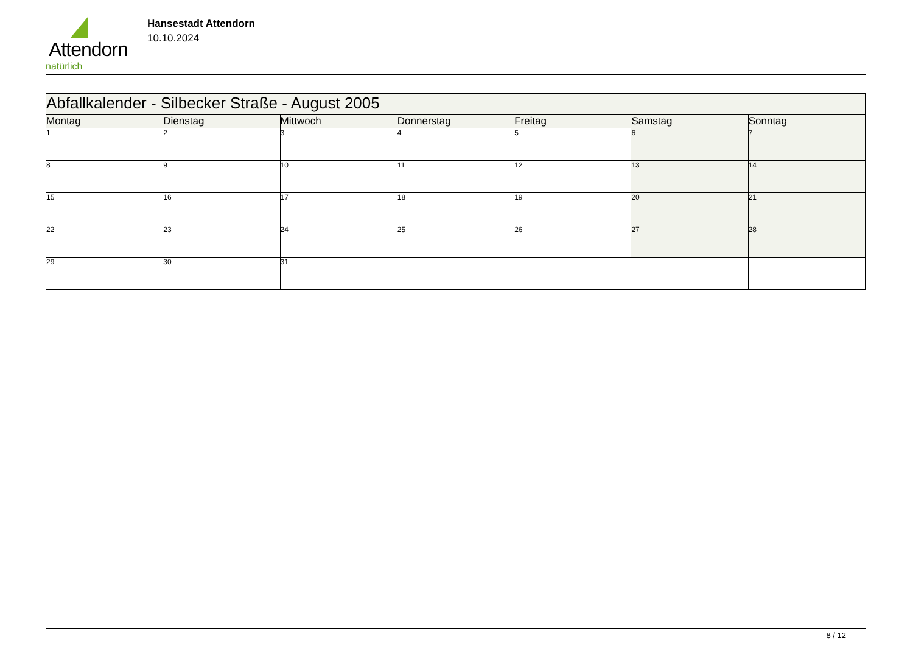Attendorn
natürlich
Hansestadt Attendorn
10.10.2024
| Abfallkalender - Silbecker Straße - August 2005 | | | | | | |
| --- | --- | --- | --- | --- | --- | --- |
| Montag | Dienstag | Mittwoch | Donnerstag | Freitag | Samstag | Sonntag |
| 1 | 2 | 3 | 4 | 5 | 6 | 7 |
| 8 | 9 | 10 | 11 | 12 | 13 | 14 |
| 15 | 16 | 17 | 18 | 19 | 20 | 21 |
| 22 | 23 | 24 | 25 | 26 | 27 | 28 |
| 29 | 30 | 31 | | | | |
8 / 12